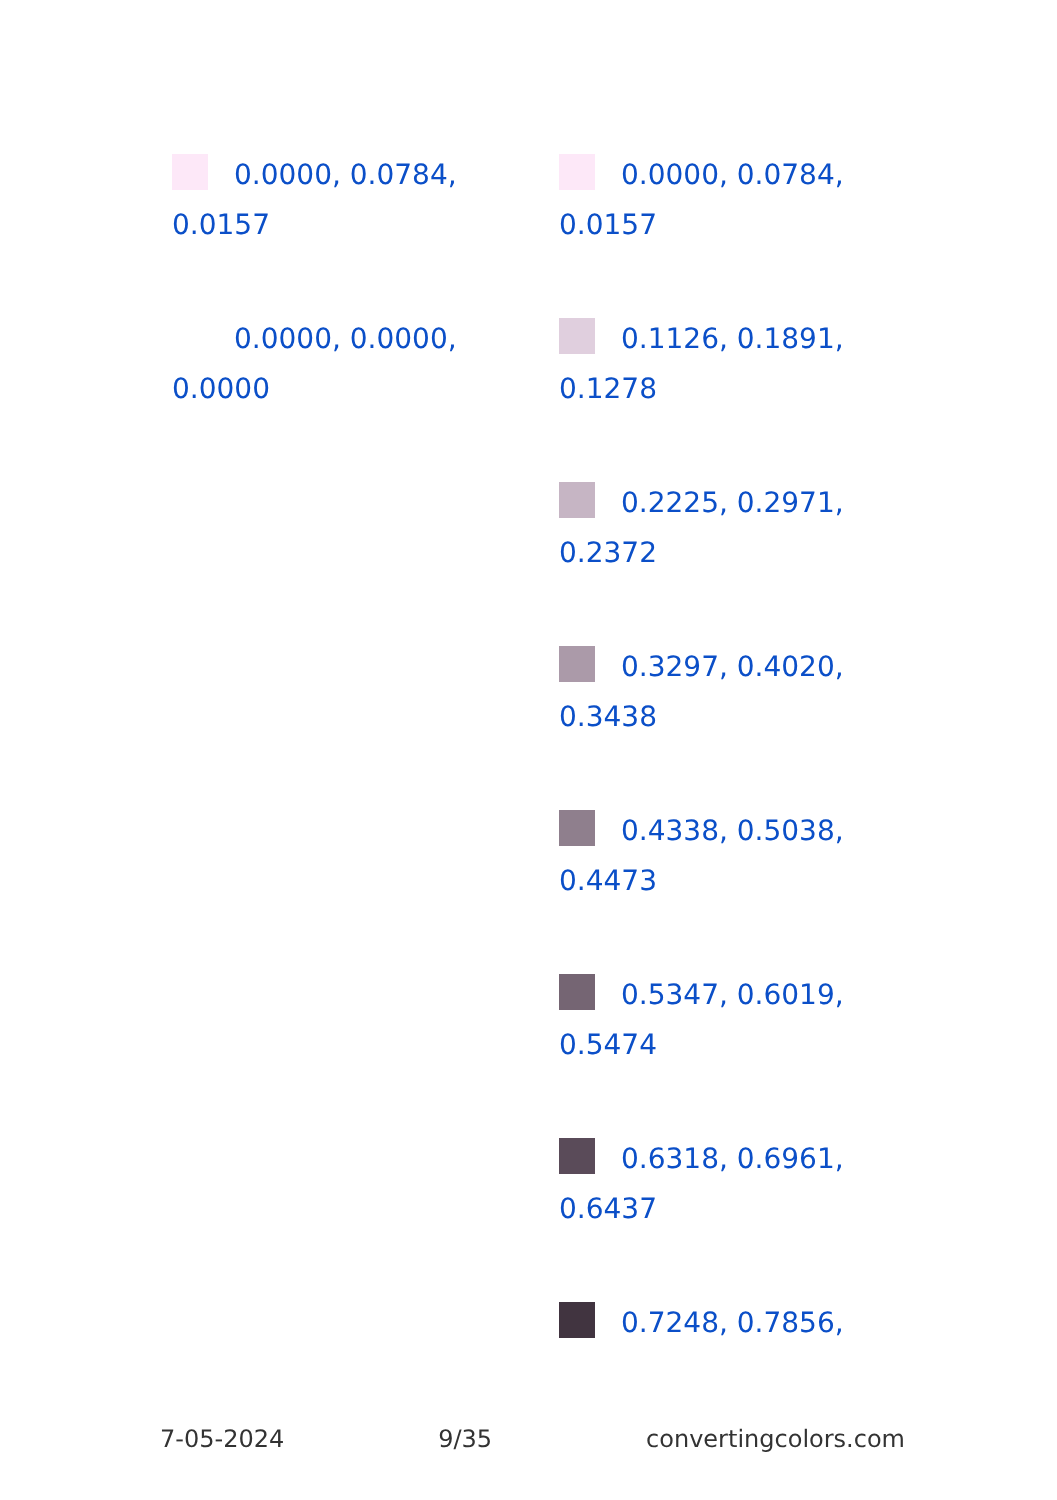0.0000, 0.0784, 0.0157
0.0000, 0.0000, 0.0000
0.0000, 0.0784, 0.0157
0.1126, 0.1891, 0.1278
0.2225, 0.2971, 0.2372
0.3297, 0.4020, 0.3438
0.4338, 0.5038, 0.4473
0.5347, 0.6019, 0.5474
0.6318, 0.6961, 0.6437
0.7248, 0.7856,
7-05-2024 9/35 convertingcolors.com